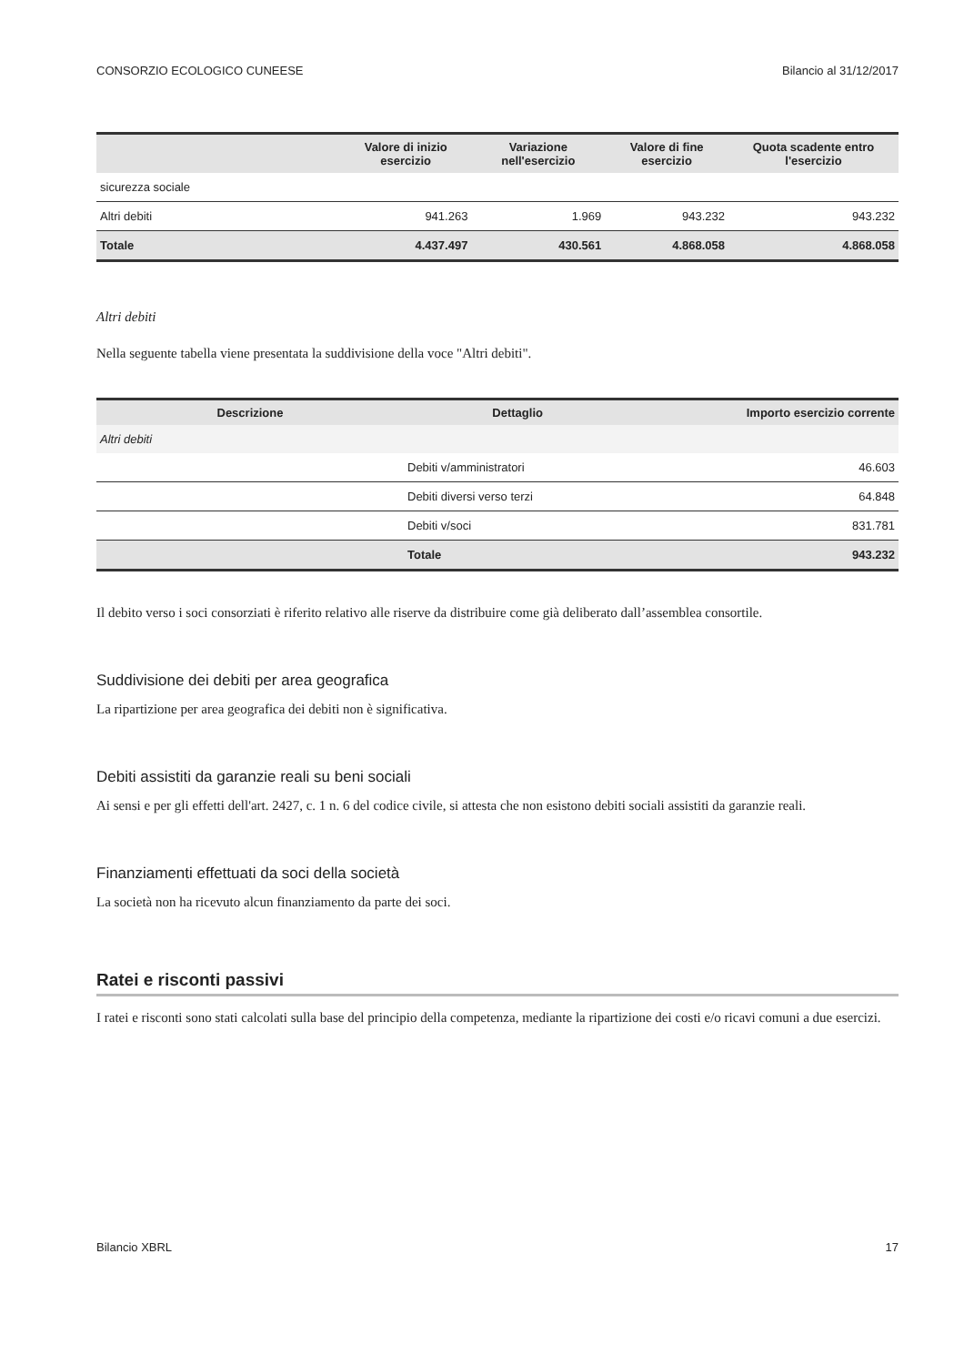CONSORZIO ECOLOGICO CUNEESE Bilancio al 31/12/2017
| | Valore di inizio esercizio | Variazione nell'esercizio | Valore di fine esercizio | Quota scadente entro l'esercizio |
| --- | --- | --- | --- | --- |
| sicurezza sociale | | | | |
| Altri debiti | 941.263 | 1.969 | 943.232 | 943.232 |
| Totale | 4.437.497 | 430.561 | 4.868.058 | 4.868.058 |
Altri debiti
Nella seguente tabella viene presentata la suddivisione della voce "Altri debiti".
| Descrizione | Dettaglio | Importo esercizio corrente |
| --- | --- | --- |
| Altri debiti | | |
| | Debiti v/amministratori | 46.603 |
| | Debiti diversi verso terzi | 64.848 |
| | Debiti v/soci | 831.781 |
| | Totale | 943.232 |
Il debito verso i soci consorziati è riferito relativo alle riserve da distribuire come già deliberato dall’assemblea consortile.
Suddivisione dei debiti per area geografica
La ripartizione per area geografica dei debiti non è significativa.
Debiti assistiti da garanzie reali su beni sociali
Ai sensi e per gli effetti dell'art. 2427, c. 1 n. 6 del codice civile, si attesta che non esistono debiti sociali assistiti da garanzie reali.
Finanziamenti effettuati da soci della società
La società non ha ricevuto alcun finanziamento da parte dei soci.
Ratei e risconti passivi
I ratei e risconti sono stati calcolati sulla base del principio della competenza, mediante la ripartizione dei costi e/o ricavi comuni a due esercizi.
Bilancio XBRL 17